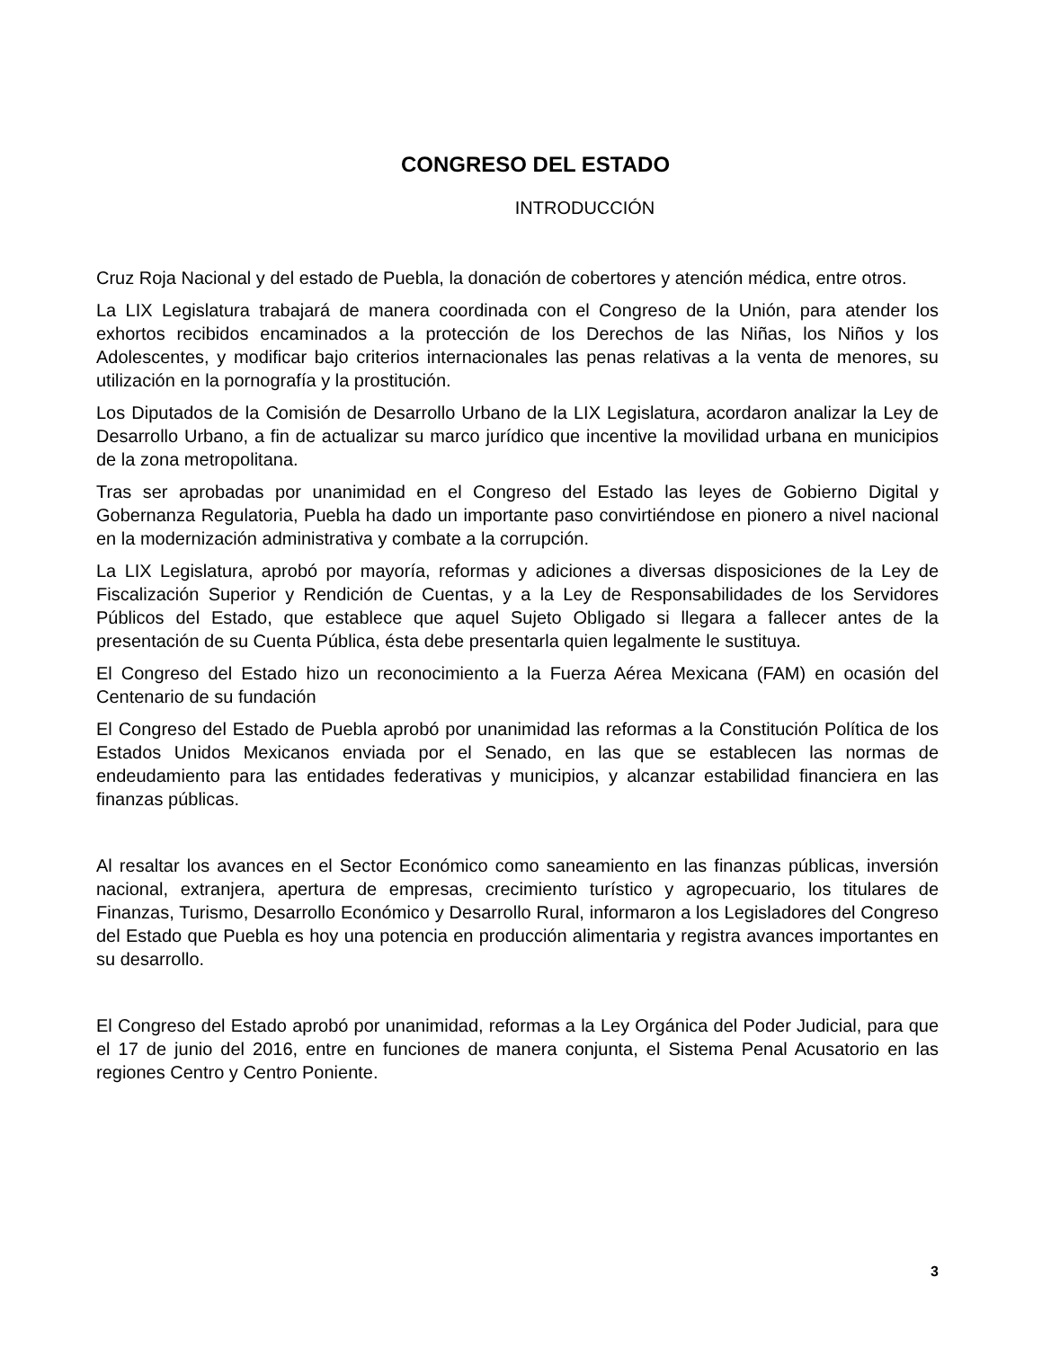CONGRESO DEL ESTADO
INTRODUCCIÓN
Cruz Roja Nacional y del estado de Puebla, la donación de cobertores y atención médica, entre otros.
La LIX Legislatura trabajará de manera coordinada con el Congreso de la Unión, para atender los exhortos recibidos encaminados a la protección de los Derechos de las Niñas, los Niños y los Adolescentes, y modificar bajo criterios internacionales las penas relativas a la venta de menores, su utilización en la pornografía y la prostitución.
Los Diputados de la Comisión de Desarrollo Urbano de la LIX Legislatura, acordaron analizar la Ley de Desarrollo Urbano, a fin de actualizar su marco jurídico que incentive la movilidad urbana en municipios de la zona metropolitana.
Tras ser aprobadas por unanimidad en el Congreso del Estado las leyes de Gobierno Digital y Gobernanza Regulatoria, Puebla ha dado un importante paso convirtiéndose en pionero a nivel nacional en la modernización administrativa y combate a la corrupción.
La LIX Legislatura, aprobó por mayoría, reformas y adiciones a diversas disposiciones de la Ley de Fiscalización Superior y Rendición de Cuentas, y a la Ley de Responsabilidades de los Servidores Públicos del Estado, que establece que aquel Sujeto Obligado si llegara a fallecer antes de la presentación de su Cuenta Pública, ésta debe presentarla quien legalmente le sustituya.
El Congreso del Estado hizo un reconocimiento a la Fuerza Aérea Mexicana (FAM) en ocasión del Centenario de su fundación
El Congreso del Estado de Puebla aprobó por unanimidad las reformas a la Constitución Política de los Estados Unidos Mexicanos enviada por el Senado, en las que se establecen las normas de endeudamiento para las entidades federativas y municipios, y alcanzar estabilidad financiera en las finanzas públicas.
Al resaltar los avances en el Sector Económico como saneamiento en las finanzas públicas, inversión nacional, extranjera, apertura de empresas, crecimiento turístico y agropecuario, los titulares de Finanzas, Turismo, Desarrollo Económico y Desarrollo Rural, informaron a los Legisladores del Congreso del Estado que Puebla es hoy una potencia en producción alimentaria y registra avances importantes en su desarrollo.
El Congreso del Estado aprobó por unanimidad, reformas a la Ley Orgánica del Poder Judicial, para que el 17 de junio del 2016, entre en funciones de manera conjunta, el Sistema Penal Acusatorio en las regiones Centro y Centro Poniente.
3